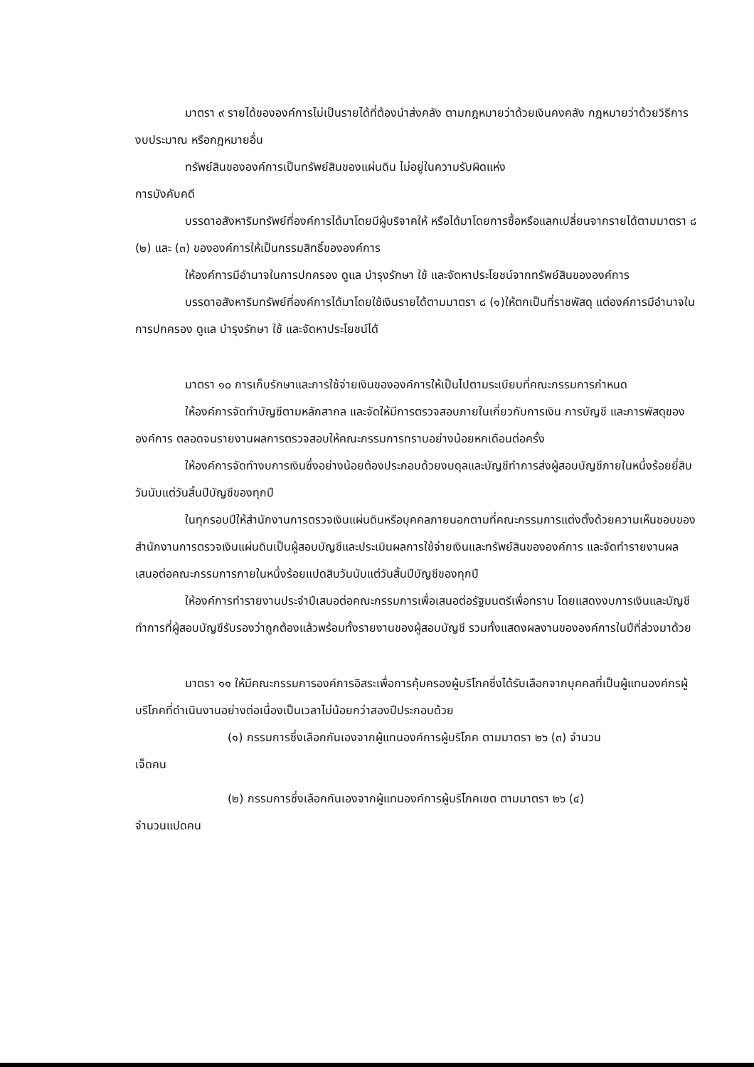มาตรา ๙ รายได้ขององค์การไม่เป็นรายได้ที่ต้องนำส่งคลัง ตามกฎหมายว่าด้วยเงินคงคลัง กฎหมายว่าด้วยวิธีการงบประมาณ หรือกฎหมายอื่น
ทรัพย์สินขององค์การเป็นทรัพย์สินของแผ่นดิน ไม่อยู่ในความรับผิดแห่ง
การบังคับคดี
บรรดาอสังหาริมทรัพย์ที่องค์การได้มาโดยมีผู้บริจาคให้ หรือได้มาโดยการซื้อหรือแลกเปลี่ยนจากรายได้ตามมาตรา ๘ (๒) และ (๓) ขององค์การให้เป็นกรรมสิทธิ์ขององค์การ
ให้องค์การมีอำนาจในการปกครอง ดูแล บำรุงรักษา ใช้ และจัดหาประโยชน์จากทรัพย์สินขององค์การ
บรรดาอสังหาริมทรัพย์ที่องค์การได้มาโดยใช้เงินรายได้ตามมาตรา ๘ (๑)ให้ตกเป็นที่ราชพัสดุ แต่องค์การมีอำนาจในการปกครอง ดูแล บำรุงรักษา ใช้ และจัดหาประโยชน์ได้
มาตรา ๑๐ การเก็บรักษาและการใช้จ่ายเงินขององค์การให้เป็นไปตามระเบียบที่คณะกรรมการกำหนด
ให้องค์การจัดทำบัญชีตามหลักสากล และจัดให้มีการตรวจสอบภายในเกี่ยวกับการเงิน การบัญชี และการพัสดุขององค์การ ตลอดจนรายงานผลการตรวจสอบให้คณะกรรมการทราบอย่างน้อยหกเดือนต่อครั้ง
ให้องค์การจัดทำงบการเงินซึ่งอย่างน้อยต้องประกอบด้วยงบดุลและบัญชีทำการส่งผู้สอบบัญชีภายในหนึ่งร้อยยี่สิบวันนับแต่วันสิ้นปีบัญชีของทุกปี
ในทุกรอบปีให้สำนักงานการตรวจเงินแผ่นดินหรือบุคคลภายนอกตามที่คณะกรรมการแต่งตั้งด้วยความเห็นชอบของสำนักงานการตรวจเงินแผ่นดินเป็นผู้สอบบัญชีและประเมินผลการใช้จ่ายเงินและทรัพย์สินขององค์การ และจัดทำรายงานผลเสนอต่อคณะกรรมการภายในหนึ่งร้อยแปดสิบวันนับแต่วันสิ้นปีบัญชีของทุกปี
ให้องค์การทำรายงานประจำปีเสนอต่อคณะกรรมการเพื่อเสนอต่อรัฐมนตรีเพื่อทราบ โดยแสดงงบการเงินและบัญชีทำการที่ผู้สอบบัญชีรับรองว่าถูกต้องแล้วพร้อมทั้งรายงานของผู้สอบบัญชี รวมทั้งแสดงผลงานขององค์การในปีที่ล่วงมาด้วย
มาตรา ๑๑ ให้มีคณะกรรมการองค์การอิสระเพื่อการคุ้มครองผู้บริโภคซึ่งได้รับเลือกจากบุคคลที่เป็นผู้แทนองค์กรผู้บริโภคที่ดำเนินงานอย่างต่อเนื่องเป็นเวลาไม่น้อยกว่าสองปีประกอบด้วย
(๑) กรรมการซึ่งเลือกกันเองจากผู้แทนองค์การผู้บริโภค ตามมาตรา ๒๖ (๓) จำนวน
เจ็ดคน
(๒) กรรมการซึ่งเลือกกันเองจากผู้แทนองค์การผู้บริโภคเขต ตามมาตรา ๒๖ (๔)
จำนวนแปดคน